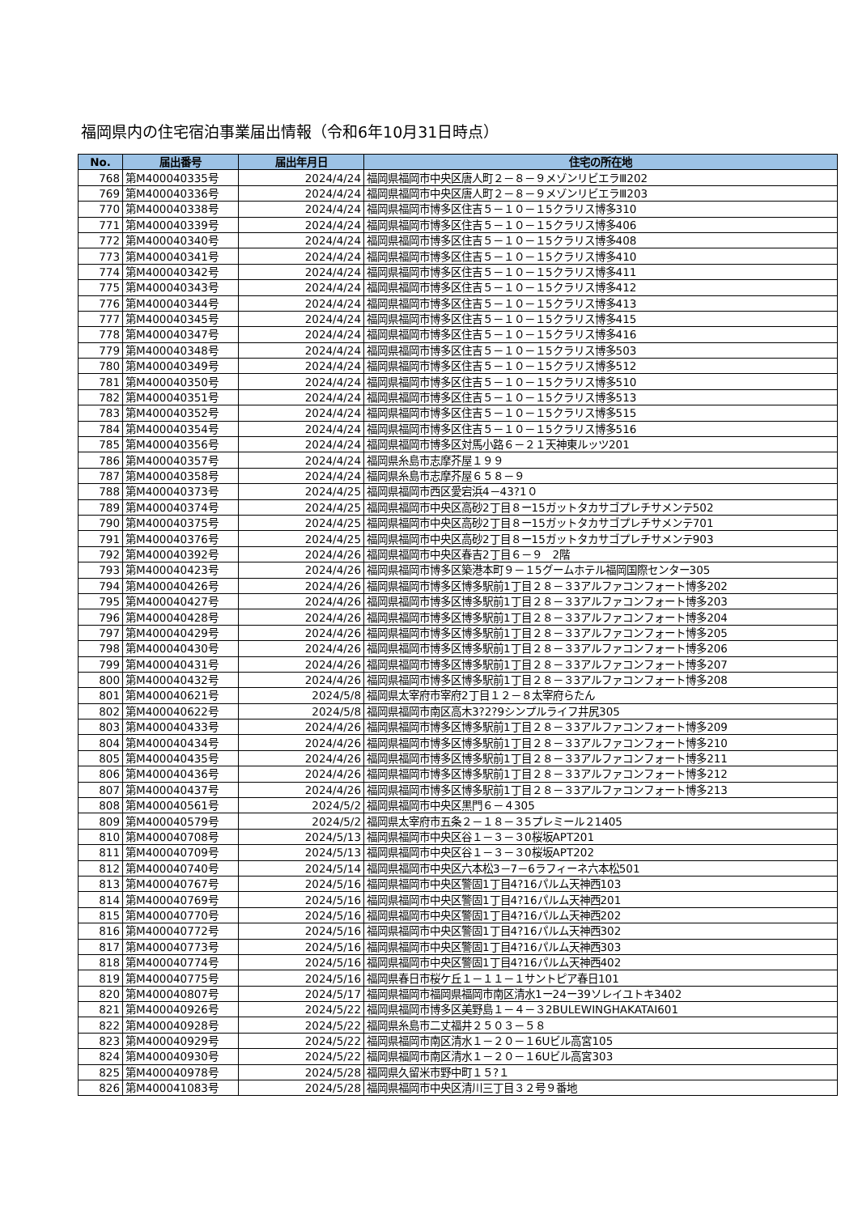福岡県内の住宅宿泊事業届出情報（令和6年10月31日時点）
| No. | 届出番号 | 届出年月日 | 住宅の所在地 |
| --- | --- | --- | --- |
| 768 | 第M400040335号 | 2024/4/24 | 福岡県福岡市中央区唐人町２－８－９メゾンリビエラⅢ202 |
| 769 | 第M400040336号 | 2024/4/24 | 福岡県福岡市中央区唐人町２－８－９メゾンリビエラⅢ203 |
| 770 | 第M400040338号 | 2024/4/24 | 福岡県福岡市博多区住吉５－１０－１5クラリス博多310 |
| 771 | 第M400040339号 | 2024/4/24 | 福岡県福岡市博多区住吉５－１０－１5クラリス博多406 |
| 772 | 第M400040340号 | 2024/4/24 | 福岡県福岡市博多区住吉５－１０－１5クラリス博多408 |
| 773 | 第M400040341号 | 2024/4/24 | 福岡県福岡市博多区住吉５－１０－１5クラリス博多410 |
| 774 | 第M400040342号 | 2024/4/24 | 福岡県福岡市博多区住吉５－１０－１5クラリス博多411 |
| 775 | 第M400040343号 | 2024/4/24 | 福岡県福岡市博多区住吉５－１０－１5クラリス博多412 |
| 776 | 第M400040344号 | 2024/4/24 | 福岡県福岡市博多区住吉５－１０－１5クラリス博多413 |
| 777 | 第M400040345号 | 2024/4/24 | 福岡県福岡市博多区住吉５－１０－１5クラリス博多415 |
| 778 | 第M400040347号 | 2024/4/24 | 福岡県福岡市博多区住吉５－１０－１5クラリス博多416 |
| 779 | 第M400040348号 | 2024/4/24 | 福岡県福岡市博多区住吉５－１０－１5クラリス博多503 |
| 780 | 第M400040349号 | 2024/4/24 | 福岡県福岡市博多区住吉５－１０－１5クラリス博多512 |
| 781 | 第M400040350号 | 2024/4/24 | 福岡県福岡市博多区住吉５－１０－１5クラリス博多510 |
| 782 | 第M400040351号 | 2024/4/24 | 福岡県福岡市博多区住吉５－１０－１5クラリス博多513 |
| 783 | 第M400040352号 | 2024/4/24 | 福岡県福岡市博多区住吉５－１０－１5クラリス博多515 |
| 784 | 第M400040354号 | 2024/4/24 | 福岡県福岡市博多区住吉５－１０－１5クラリス博多516 |
| 785 | 第M400040356号 | 2024/4/24 | 福岡県福岡市博多区対馬小路６－２１天神東ルッツ201 |
| 786 | 第M400040357号 | 2024/4/24 | 福岡県糸島市志摩芥屋１９９ |
| 787 | 第M400040358号 | 2024/4/24 | 福岡県糸島市志摩芥屋６５８－９ |
| 788 | 第M400040373号 | 2024/4/25 | 福岡県福岡市西区愛宕浜4－43?1０ |
| 789 | 第M400040374号 | 2024/4/25 | 福岡県福岡市中央区高砂2丁目８ー15ガットタカサゴプレチサメンテ502 |
| 790 | 第M400040375号 | 2024/4/25 | 福岡県福岡市中央区高砂2丁目８ー15ガットタカサゴプレチサメンテ701 |
| 791 | 第M400040376号 | 2024/4/25 | 福岡県福岡市中央区高砂2丁目８ー15ガットタカサゴプレチサメンテ903 |
| 792 | 第M400040392号 | 2024/4/26 | 福岡県福岡市中央区春吉2丁目６－９ 2階 |
| 793 | 第M400040423号 | 2024/4/26 | 福岡県福岡市博多区築港本町９－１5グームホテル福岡国際センター305 |
| 794 | 第M400040426号 | 2024/4/26 | 福岡県福岡市博多区博多駅前1丁目２８－３3アルファコンフォート博多202 |
| 795 | 第M400040427号 | 2024/4/26 | 福岡県福岡市博多区博多駅前1丁目２８－３3アルファコンフォート博多203 |
| 796 | 第M400040428号 | 2024/4/26 | 福岡県福岡市博多区博多駅前1丁目２８－３3アルファコンフォート博多204 |
| 797 | 第M400040429号 | 2024/4/26 | 福岡県福岡市博多区博多駅前1丁目２８－３3アルファコンフォート博多205 |
| 798 | 第M400040430号 | 2024/4/26 | 福岡県福岡市博多区博多駅前1丁目２８－３3アルファコンフォート博多206 |
| 799 | 第M400040431号 | 2024/4/26 | 福岡県福岡市博多区博多駅前1丁目２８－３3アルファコンフォート博多207 |
| 800 | 第M400040432号 | 2024/4/26 | 福岡県福岡市博多区博多駅前1丁目２８－３3アルファコンフォート博多208 |
| 801 | 第M400040621号 | 2024/5/8 | 福岡県太宰府市宰府2丁目１２－８太宰府らたん |
| 802 | 第M400040622号 | 2024/5/8 | 福岡県福岡市南区高木3?2?9シンプルライフ井尻305 |
| 803 | 第M400040433号 | 2024/4/26 | 福岡県福岡市博多区博多駅前1丁目２８－３3アルファコンフォート博多209 |
| 804 | 第M400040434号 | 2024/4/26 | 福岡県福岡市博多区博多駅前1丁目２８－３3アルファコンフォート博多210 |
| 805 | 第M400040435号 | 2024/4/26 | 福岡県福岡市博多区博多駅前1丁目２８－３3アルファコンフォート博多211 |
| 806 | 第M400040436号 | 2024/4/26 | 福岡県福岡市博多区博多駅前1丁目２８－３3アルファコンフォート博多212 |
| 807 | 第M400040437号 | 2024/4/26 | 福岡県福岡市博多区博多駅前1丁目２８－３3アルファコンフォート博多213 |
| 808 | 第M400040561号 | 2024/5/2 | 福岡県福岡市中央区黒門６－４305 |
| 809 | 第M400040579号 | 2024/5/2 | 福岡県太宰府市五条２－１８－３5プレミール２1405 |
| 810 | 第M400040708号 | 2024/5/13 | 福岡県福岡市中央区谷１－３－３0桜坂APT201 |
| 811 | 第M400040709号 | 2024/5/13 | 福岡県福岡市中央区谷１－３－３0桜坂APT202 |
| 812 | 第M400040740号 | 2024/5/14 | 福岡県福岡市中央区六本松3－7－6ラフィーネ六本松501 |
| 813 | 第M400040767号 | 2024/5/16 | 福岡県福岡市中央区警固1丁目4?16パルム天神西103 |
| 814 | 第M400040769号 | 2024/5/16 | 福岡県福岡市中央区警固1丁目4?16パルム天神西201 |
| 815 | 第M400040770号 | 2024/5/16 | 福岡県福岡市中央区警固1丁目4?16パルム天神西202 |
| 816 | 第M400040772号 | 2024/5/16 | 福岡県福岡市中央区警固1丁目4?16パルム天神西302 |
| 817 | 第M400040773号 | 2024/5/16 | 福岡県福岡市中央区警固1丁目4?16パルム天神西303 |
| 818 | 第M400040774号 | 2024/5/16 | 福岡県福岡市中央区警固1丁目4?16パルム天神西402 |
| 819 | 第M400040775号 | 2024/5/16 | 福岡県春日市桜ケ丘１－１１－１サントピア春日101 |
| 820 | 第M400040807号 | 2024/5/17 | 福岡県福岡市福岡県福岡市南区清水1ー24ー39ソレイユトキ3402 |
| 821 | 第M400040926号 | 2024/5/22 | 福岡県福岡市博多区美野島１－４－３2BULEWINGHAKATAⅠ601 |
| 822 | 第M400040928号 | 2024/5/22 | 福岡県糸島市二丈福井２５０３－５８ |
| 823 | 第M400040929号 | 2024/5/22 | 福岡県福岡市南区清水１－２０－１6Uビル高宮105 |
| 824 | 第M400040930号 | 2024/5/22 | 福岡県福岡市南区清水１－２０－１6Uビル高宮303 |
| 825 | 第M400040978号 | 2024/5/28 | 福岡県久留米市野中町１５?１ |
| 826 | 第M400041083号 | 2024/5/28 | 福岡県福岡市中央区清川三丁目３２号９番地 |